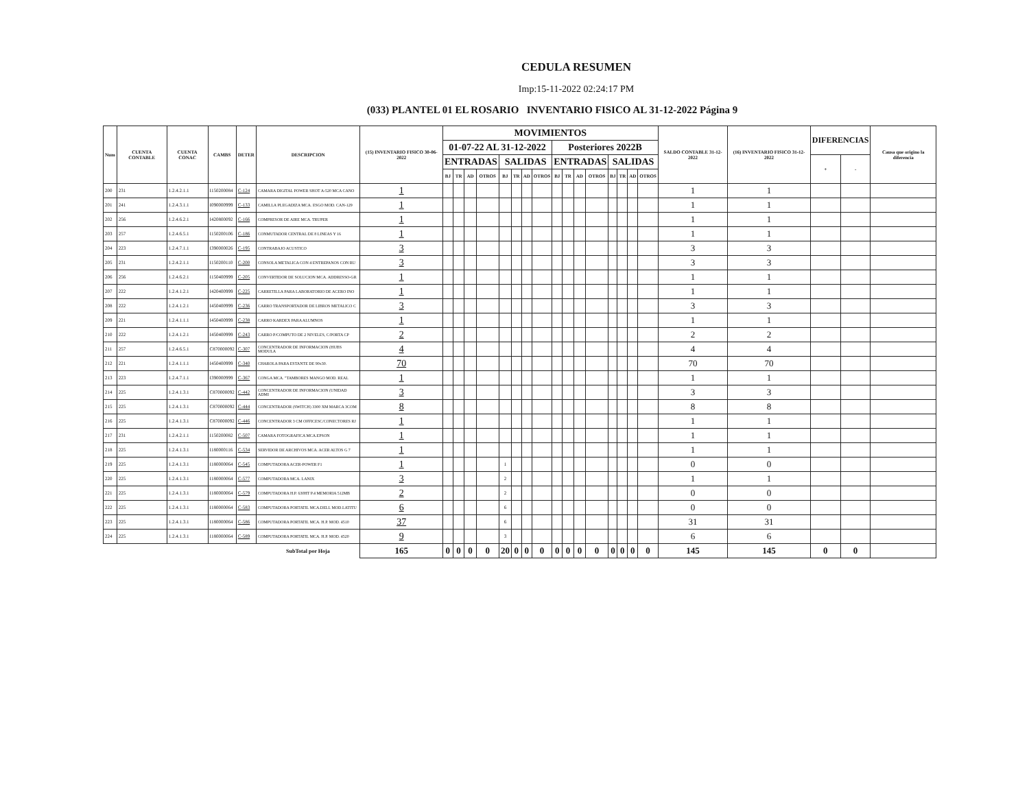CEDULA RESUMEN
Imp:15-11-2022 02:24:17 PM
(033) PLANTEL 01 EL ROSARIO INVENTARIO FISICO AL 31-12-2022 Página 9
| Num | CUENTA CONTABLE | CUENTA CONAC | CAMBS | DETER | DESCRIPCION | (15) INVENTARIO FISICO 30-06-2022 | MOVIMIENTOS | | | | | | | | | | | | | | | | SALDO CONTABLE 31-12-2022 | (16) INVENTARIO FISICO 31-12-2022 | DIFERENCIAS | | Causa que origino la diferencia |
| --- | --- | --- | --- | --- | --- | --- | --- | --- | --- | --- | --- | --- | --- | --- | --- | --- | --- | --- | --- | --- | --- | --- | --- | --- | --- | --- | --- |
| | | | | | | | 01-07-22 AL 31-12-2022 | | | | | | | | Posteriores 2022B | | | | | | | | | | | | |
| | | | | | | | ENTRADAS | | | | SALIDAS | | | | ENTRADAS | | | | SALIDAS | | | | | | + | - | |
| | | | | | | | BJ | TR | AD | OTROS | BJ | TR | AD | OTROS | BJ | TR | AD | OTROS | BJ | TR | AD | OTROS | | | | | |
| 200 | 231 | 1.2.4.2.1.1 | I150200084 | C-124 | CAMARA DIGITAL POWER SHOT A-520 MCA CANO | 1 | | | | | | | | | | | | | | | | | 1 | 1 | | | |
| 201 | 241 | 1.2.4.3.1.1 | I090000999 | C-133 | CAMILLA PLEGADIZA MCA. ESGO MOD. CAN-129 | 1 | | | | | | | | | | | | | | | | | 1 | 1 | | | |
| 202 | 256 | 1.2.4.6.2.1 | I420800092 | C-166 | COMPRESOR DE AIRE MCA. TRUPER | 1 | | | | | | | | | | | | | | | | | 1 | 1 | | | |
| 203 | 257 | 1.2.4.6.5.1 | I150200106 | C-186 | CONMUTADOR CENTRAL DE 8 LINEAS Y 16 | 1 | | | | | | | | | | | | | | | | | 1 | 1 | | | |
| 204 | 223 | 1.2.4.7.1.1 | I390000026 | C-195 | CONTRABAJO ACUSTICO | 3 | | | | | | | | | | | | | | | | | 3 | 3 | | | |
| 205 | 231 | 1.2.4.2.1.1 | I150200110 | C-200 | CONSOLA METALICA CON 4 ENTREPANOS CON RU | 3 | | | | | | | | | | | | | | | | | 3 | 3 | | | |
| 206 | 256 | 1.2.4.6.2.1 | I150400999 | C-205 | CONVERTIDOR DE SOLUCION MCA. ADDRESSO-GR | 1 | | | | | | | | | | | | | | | | | 1 | 1 | | | |
| 207 | 222 | 1.2.4.1.2.1 | I420400999 | C-225 | CARRETILLA PARA LABORATORIO DE ACERO INO | 1 | | | | | | | | | | | | | | | | | 1 | 1 | | | |
| 208 | 222 | 1.2.4.1.2.1 | I450400999 | C-236 | CARRO TRANSPORTADOR DE LIBROS METALICO C | 3 | | | | | | | | | | | | | | | | | 3 | 3 | | | |
| 209 | 221 | 1.2.4.1.1.1 | I450400999 | C-238 | CARRO KARDEX PARA ALUMNOS | 1 | | | | | | | | | | | | | | | | | 1 | 1 | | | |
| 210 | 222 | 1.2.4.1.2.1 | I450400999 | C-243 | CARRO P/COMPUTO DE 2 NIVELES, C/PORTA CP | 2 | | | | | | | | | | | | | | | | | 2 | 2 | | | |
| 211 | 257 | 1.2.4.6.5.1 | C870000092 | C-307 | CONCENTRADOR DE INFORMACION (HUBS MODULA | 4 | | | | | | | | | | | | | | | | | 4 | 4 | | | |
| 212 | 221 | 1.2.4.1.1.1 | I450400999 | C-340 | CHAROLA PARA ESTANTE DE 90x30. | 70 | | | | | | | | | | | | | | | | | 70 | 70 | | | |
| 213 | 223 | 1.2.4.7.1.1 | I390000999 | C-367 | CONGA MCA. "TAMBORES MANGO MOD. REAL | 1 | | | | | | | | | | | | | | | | | 1 | 1 | | | |
| 214 | 225 | 1.2.4.1.3.1 | C870000092 | C-442 | CONCENTRADOR DE INFORMACION (UNIDAD ADMI | 3 | | | | | | | | | | | | | | | | | 3 | 3 | | | |
| 215 | 225 | 1.2.4.1.3.1 | C870000092 | C-444 | CONCENTRADOR (SWITCH) 3300 XM MARCA 3COM | 8 | | | | | | | | | | | | | | | | | 8 | 8 | | | |
| 216 | 225 | 1.2.4.1.3.1 | C870000092 | C-446 | CONCENTRADOR 3 CM OFFICESC/CONECTORES RJ | 1 | | | | | | | | | | | | | | | | | 1 | 1 | | | |
| 217 | 231 | 1.2.4.2.1.1 | I150200082 | C-507 | CAMARA FOTOGRAFICA MCA.EPSON | 1 | | | | | | | | | | | | | | | | | 1 | 1 | | | |
| 218 | 225 | 1.2.4.1.3.1 | I180000116 | C-534 | SERVIDOR DE ARCHIVOS MCA. ACER ALTOS G 7 | 1 | | | | | | | | | | | | | | | | | 1 | 1 | | | |
| 219 | 225 | 1.2.4.1.3.1 | I180000064 | C-545 | COMPUTADORA ACER-POWER F1 | 1 | | | | | 1 | | | | | | | | | | | | 0 | 0 | | | |
| 220 | 225 | 1.2.4.1.3.1 | I180000064 | C-577 | COMPUTADORA MCA. LANIX | 3 | | | | | 2 | | | | | | | | | | | | 1 | 1 | | | |
| 221 | 225 | 1.2.4.1.3.1 | I180000064 | C-579 | COMPUTADORA H.P. 630HT P.4 MEMORIA 512MB | 2 | | | | | 2 | | | | | | | | | | | | 0 | 0 | | | |
| 222 | 225 | 1.2.4.1.3.1 | I180000064 | C-583 | COMPUTADORA PORTATIL MCA.DELL MOD.LATITU | 6 | | | | | 6 | | | | | | | | | | | | 0 | 0 | | | |
| 223 | 225 | 1.2.4.1.3.1 | I180000064 | C-586 | COMPUTADORA PORTATIL MCA. H.P. MOD. 4510 | 37 | | | | | 6 | | | | | | | | | | | | 31 | 31 | | | |
| 224 | 225 | 1.2.4.1.3.1 | I180000064 | C-589 | COMPUTADORA PORTATIL MCA. H.P. MOD. 4520 | 9 | | | | | 3 | | | | | | | | | | | | 6 | 6 | | | |
| | | | | | SubTotal por Hoja | 165 | 0 | 0 | 0 | 0 | 20 | 0 | 0 | 0 | 0 | 0 | 0 | 0 | 0 | 0 | 0 | 0 | 145 | 145 | 0 | 0 | |